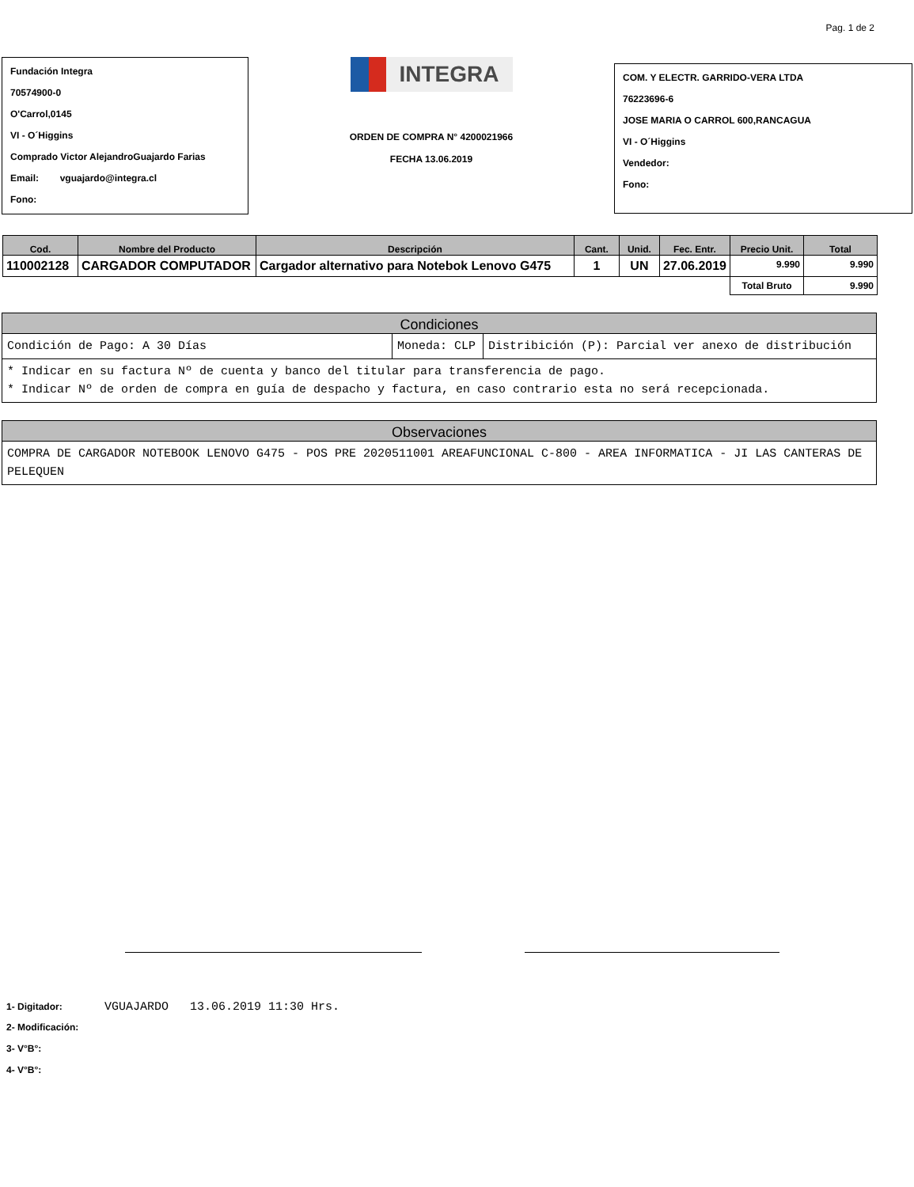Pag. 1 de 2
Fundación Integra
70574900-0
O'Carrol,0145
VI - O´Higgins
Comprado Victor AlejandroGuajardo Farias
Email: vguajardo@integra.cl
Fono:
INTEGRA
ORDEN DE COMPRA N° 4200021966
FECHA 13.06.2019
COM. Y ELECTR. GARRIDO-VERA LTDA
76223696-6
JOSE MARIA O CARROL 600,RANCAGUA
VI - O´Higgins
Vendedor:
Fono:
| Cod. | Nombre del Producto | Descripción | Cant. | Unid. | Fec. Entr. | Precio Unit. | Total |
| --- | --- | --- | --- | --- | --- | --- | --- |
| 110002128 | CARGADOR COMPUTADOR | Cargador alternativo para Notebok Lenovo G475 | 1 | UN | 27.06.2019 | 9.990 | 9.990 |
| | | | | | | Total Bruto | 9.990 |
Condiciones
Condición de Pago: A 30 Días Moneda: CLP Distribición (P): Parcial ver anexo de distribución
* Indicar en su factura Nº de cuenta y banco del titular para transferencia de pago.
* Indicar Nº de orden de compra en guía de despacho y factura, en caso contrario esta no será recepcionada.
Observaciones
COMPRA DE CARGADOR NOTEBOOK LENOVO G475 - POS PRE 2020511001 AREAFUNCIONAL C-800 - AREA INFORMATICA - JI LAS CANTERAS DE PELEQUEN
1- Digitador: VGUAJARDO 13.06.2019 11:30 Hrs.
2- Modificación:
3- V°B°:
4- V°B°: